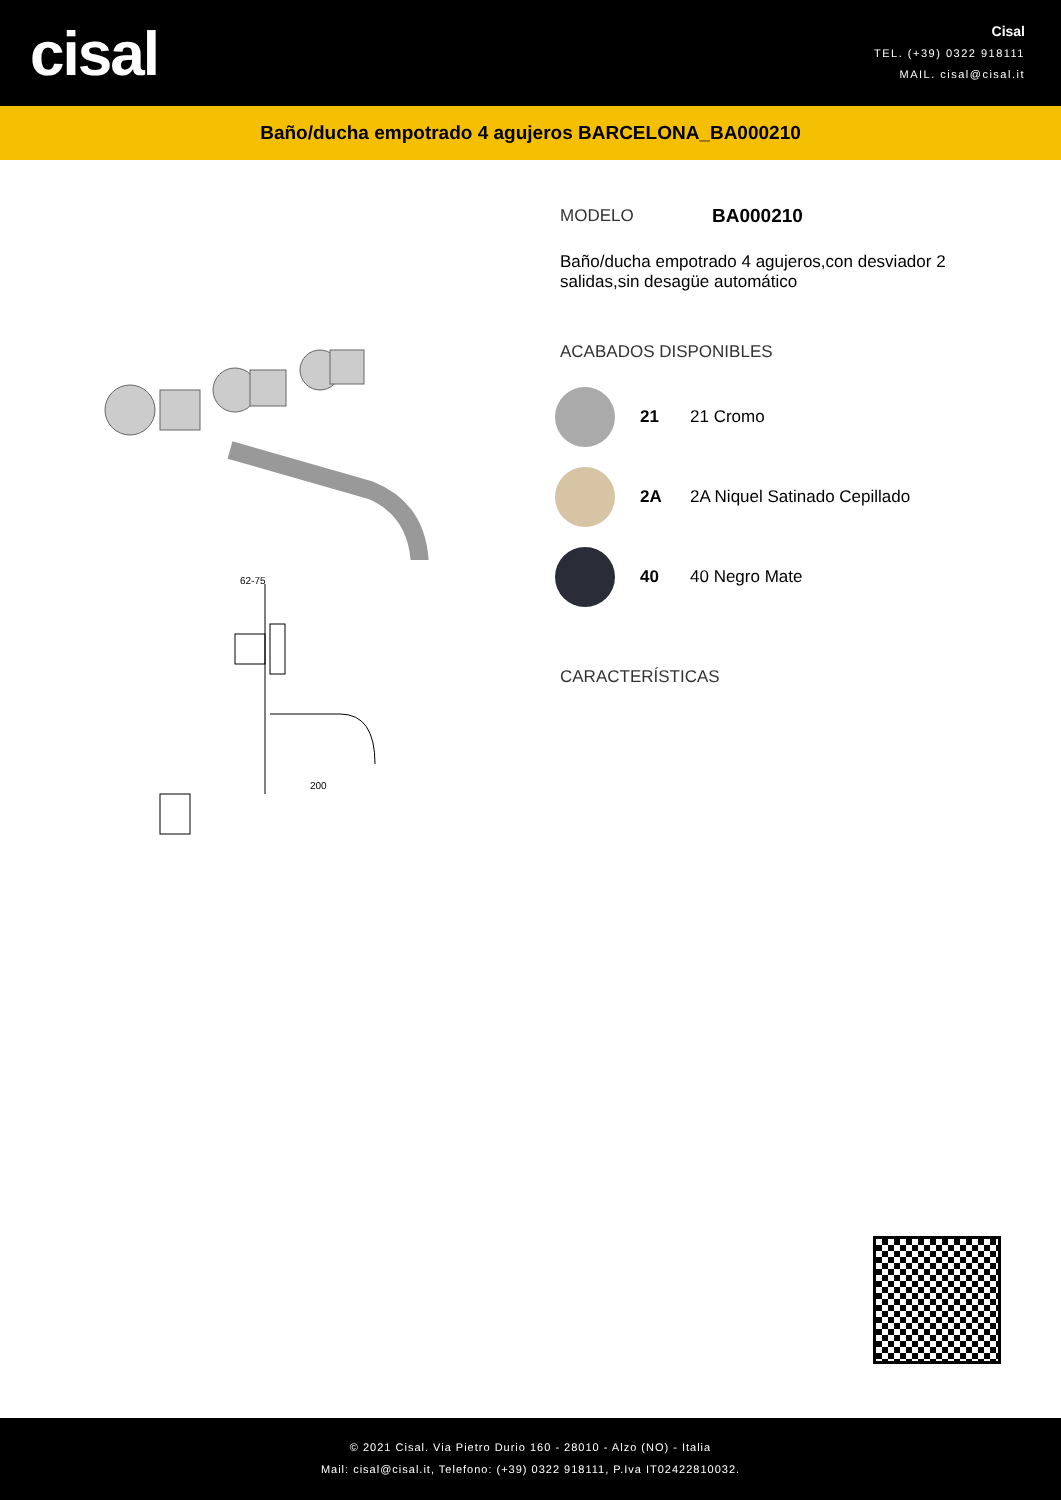cisal
Cisal
TEL. (+39) 0322 918111
MAIL. cisal@cisal.it
Baño/ducha empotrado 4 agujeros BARCELONA_BA000210
62-75
200
MODELO BA000210
Baño/ducha empotrado 4 agujeros,con desviador 2 salidas,sin desagüe automático
ACABADOS DISPONIBLES
21 21 Cromo
2A 2A Niquel Satinado Cepillado
40 40 Negro Mate
CARACTERÍSTICAS
© 2021 Cisal. Via Pietro Durio 160 - 28010 - Alzo (NO) - Italia
Mail: cisal@cisal.it, Telefono: (+39) 0322 918111, P.Iva IT02422810032.